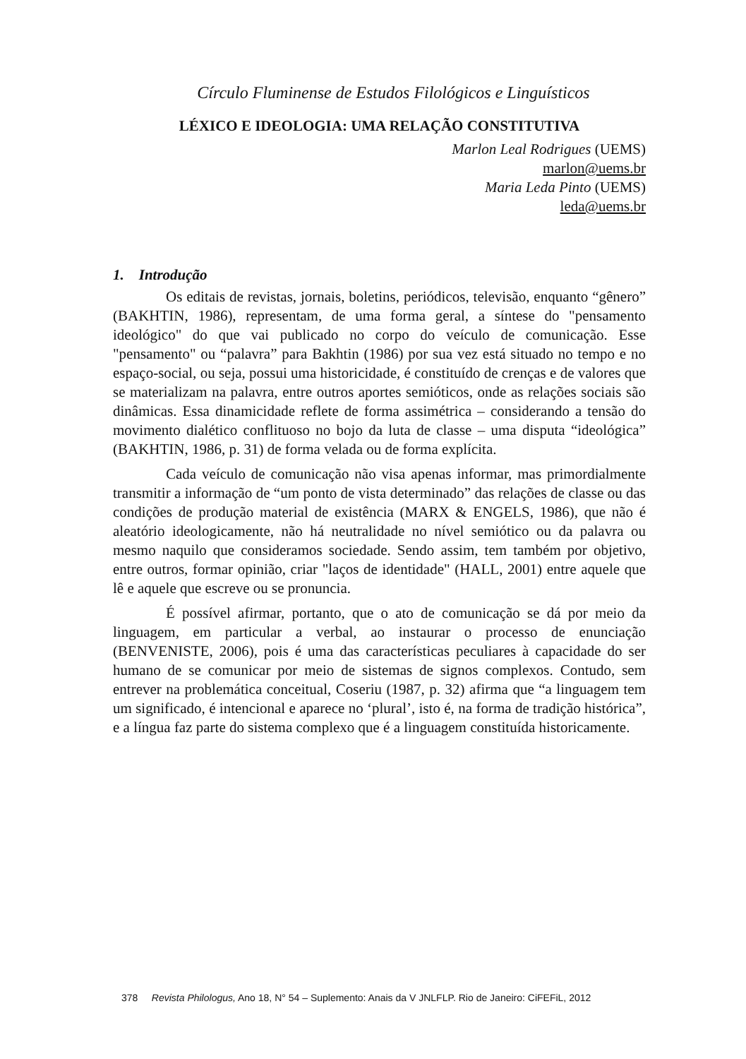Círculo Fluminense de Estudos Filológicos e Linguísticos
LÉXICO E IDEOLOGIA: UMA RELAÇÃO CONSTITUTIVA
Marlon Leal Rodrigues (UEMS)
marlon@uems.br
Maria Leda Pinto (UEMS)
leda@uems.br
1. Introdução
Os editais de revistas, jornais, boletins, periódicos, televisão, enquanto “gênero” (BAKHTIN, 1986), representam, de uma forma geral, a síntese do "pensamento ideológico" do que vai publicado no corpo do veículo de comunicação. Esse "pensamento" ou “palavra” para Bakhtin (1986) por sua vez está situado no tempo e no espaço-social, ou seja, possui uma historicidade, é constituído de crenças e de valores que se materializam na palavra, entre outros aportes semióticos, onde as relações sociais são dinâmicas. Essa dinamicidade reflete de forma assimétrica – considerando a tensão do movimento dialético conflituoso no bojo da luta de classe – uma disputa “ideológica” (BAKHTIN, 1986, p. 31) de forma velada ou de forma explícita.
Cada veículo de comunicação não visa apenas informar, mas primordialmente transmitir a informação de “um ponto de vista determinado” das relações de classe ou das condições de produção material de existência (MARX & ENGELS, 1986), que não é aleatório ideologicamente, não há neutralidade no nível semiótico ou da palavra ou mesmo naquilo que consideramos sociedade. Sendo assim, tem também por objetivo, entre outros, formar opinião, criar "laços de identidade" (HALL, 2001) entre aquele que lê e aquele que escreve ou se pronuncia.
É possível afirmar, portanto, que o ato de comunicação se dá por meio da linguagem, em particular a verbal, ao instaurar o processo de enunciação (BENVENISTE, 2006), pois é uma das características peculiares à capacidade do ser humano de se comunicar por meio de sistemas de signos complexos. Contudo, sem entrever na problemática conceitual, Coseriu (1987, p. 32) afirma que “a linguagem tem um significado, é intencional e aparece no ‘plural’, isto é, na forma de tradição histórica”, e a língua faz parte do sistema complexo que é a linguagem constituída historicamente.
378 Revista Philologus, Ano 18, N° 54 – Suplemento: Anais da V JNLFLP. Rio de Janeiro: CiFEFiL, 2012